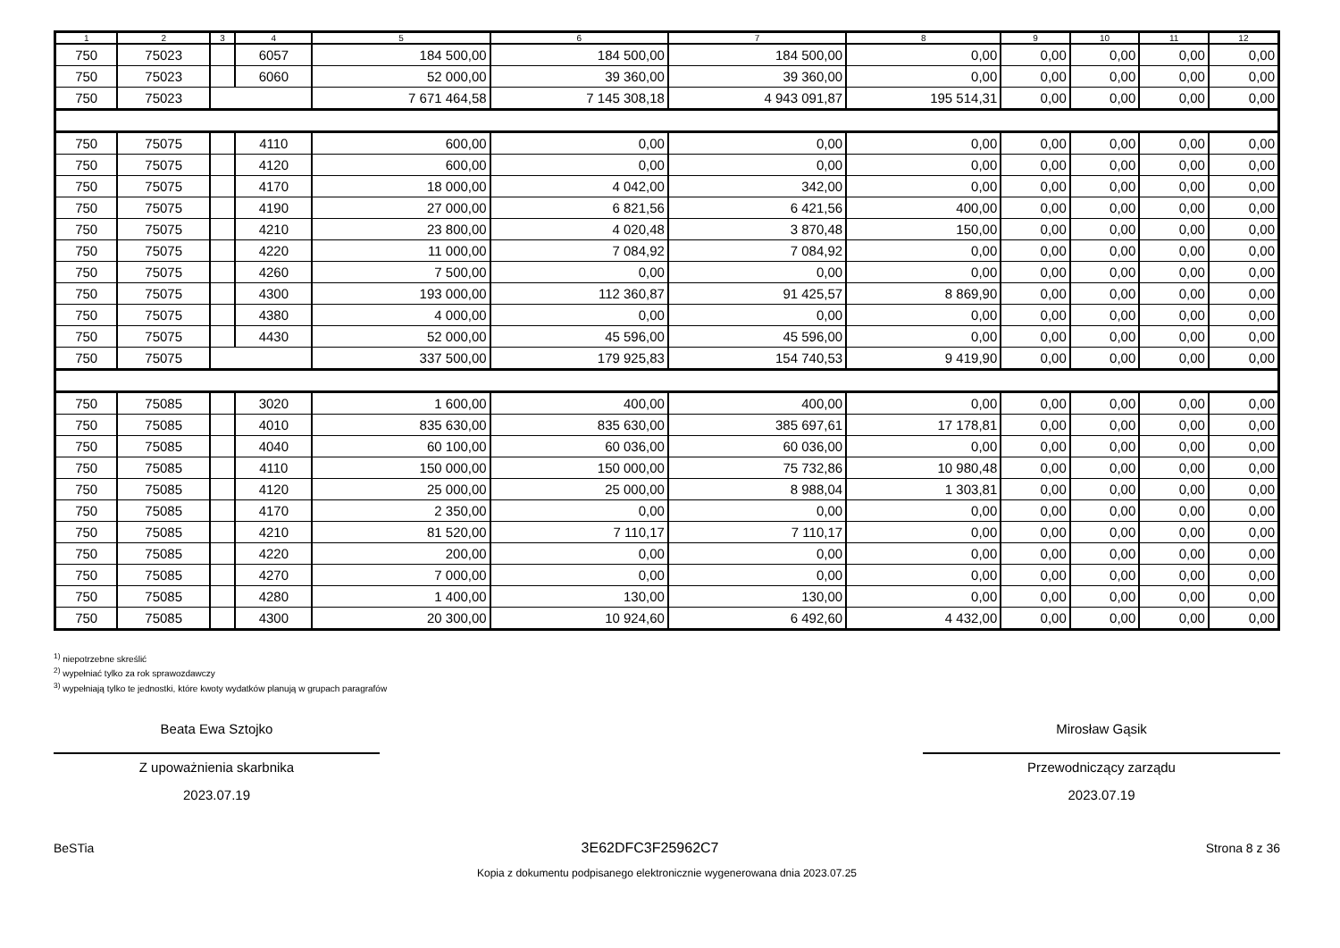| 1 | 2 | 3 | 4 | 5 | 6 | 7 | 8 | 9 | 10 | 11 | 12 |
| --- | --- | --- | --- | --- | --- | --- | --- | --- | --- | --- | --- |
| 750 | 75023 | | 6057 | 184 500,00 | 184 500,00 | 184 500,00 | 0,00 | 0,00 | 0,00 | 0,00 | 0,00 |
| 750 | 75023 | | 6060 | 52 000,00 | 39 360,00 | 39 360,00 | 0,00 | 0,00 | 0,00 | 0,00 | 0,00 |
| 750 | 75023 | | | 7 671 464,58 | 7 145 308,18 | 4 943 091,87 | 195 514,31 | 0,00 | 0,00 | 0,00 | 0,00 |
| 750 | 75075 | | 4110 | 600,00 | 0,00 | 0,00 | 0,00 | 0,00 | 0,00 | 0,00 | 0,00 |
| 750 | 75075 | | 4120 | 600,00 | 0,00 | 0,00 | 0,00 | 0,00 | 0,00 | 0,00 | 0,00 |
| 750 | 75075 | | 4170 | 18 000,00 | 4 042,00 | 342,00 | 0,00 | 0,00 | 0,00 | 0,00 | 0,00 |
| 750 | 75075 | | 4190 | 27 000,00 | 6 821,56 | 6 421,56 | 400,00 | 0,00 | 0,00 | 0,00 | 0,00 |
| 750 | 75075 | | 4210 | 23 800,00 | 4 020,48 | 3 870,48 | 150,00 | 0,00 | 0,00 | 0,00 | 0,00 |
| 750 | 75075 | | 4220 | 11 000,00 | 7 084,92 | 7 084,92 | 0,00 | 0,00 | 0,00 | 0,00 | 0,00 |
| 750 | 75075 | | 4260 | 7 500,00 | 0,00 | 0,00 | 0,00 | 0,00 | 0,00 | 0,00 | 0,00 |
| 750 | 75075 | | 4300 | 193 000,00 | 112 360,87 | 91 425,57 | 8 869,90 | 0,00 | 0,00 | 0,00 | 0,00 |
| 750 | 75075 | | 4380 | 4 000,00 | 0,00 | 0,00 | 0,00 | 0,00 | 0,00 | 0,00 | 0,00 |
| 750 | 75075 | | 4430 | 52 000,00 | 45 596,00 | 45 596,00 | 0,00 | 0,00 | 0,00 | 0,00 | 0,00 |
| 750 | 75075 | | | 337 500,00 | 179 925,83 | 154 740,53 | 9 419,90 | 0,00 | 0,00 | 0,00 | 0,00 |
| 750 | 75085 | | 3020 | 1 600,00 | 400,00 | 400,00 | 0,00 | 0,00 | 0,00 | 0,00 | 0,00 |
| 750 | 75085 | | 4010 | 835 630,00 | 835 630,00 | 385 697,61 | 17 178,81 | 0,00 | 0,00 | 0,00 | 0,00 |
| 750 | 75085 | | 4040 | 60 100,00 | 60 036,00 | 60 036,00 | 0,00 | 0,00 | 0,00 | 0,00 | 0,00 |
| 750 | 75085 | | 4110 | 150 000,00 | 150 000,00 | 75 732,86 | 10 980,48 | 0,00 | 0,00 | 0,00 | 0,00 |
| 750 | 75085 | | 4120 | 25 000,00 | 25 000,00 | 8 988,04 | 1 303,81 | 0,00 | 0,00 | 0,00 | 0,00 |
| 750 | 75085 | | 4170 | 2 350,00 | 0,00 | 0,00 | 0,00 | 0,00 | 0,00 | 0,00 | 0,00 |
| 750 | 75085 | | 4210 | 81 520,00 | 7 110,17 | 7 110,17 | 0,00 | 0,00 | 0,00 | 0,00 | 0,00 |
| 750 | 75085 | | 4220 | 200,00 | 0,00 | 0,00 | 0,00 | 0,00 | 0,00 | 0,00 | 0,00 |
| 750 | 75085 | | 4270 | 7 000,00 | 0,00 | 0,00 | 0,00 | 0,00 | 0,00 | 0,00 | 0,00 |
| 750 | 75085 | | 4280 | 1 400,00 | 130,00 | 130,00 | 0,00 | 0,00 | 0,00 | 0,00 | 0,00 |
| 750 | 75085 | | 4300 | 20 300,00 | 10 924,60 | 6 492,60 | 4 432,00 | 0,00 | 0,00 | 0,00 | 0,00 |
<sup>1)</sup> niepotrzebne skreślić
<sup>2)</sup> wypełniać tylko za rok sprawozdawczy
<sup>3)</sup> wypełniają tylko te jednostki, które kwoty wydatków planują w grupach paragrafów
Beata Ewa Sztojko
Z upoważnienia skarbnika
2023.07.19
Mirosław Gąsik
Przewodniczący zarządu
2023.07.19
BeSTia 3E62DFC3F25962C7 Strona 8 z 36
Kopia z dokumentu podpisanego elektronicznie wygenerowana dnia 2023.07.25